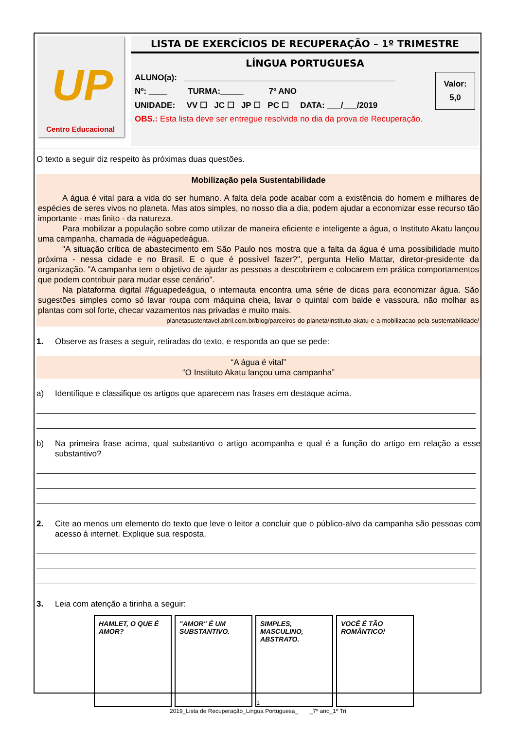UP
Centro Educacional
LISTA DE EXERCÍCIOS DE RECUPERAÇÃO – 1º TRIMESTRE
LÍNGUA PORTUGUESA
Valor:
5,0
ALUNO(a): ______________________________________________
Nº: ____ TURMA:_____ 7º ANO
UNIDADE: VV ☐ JC ☐ JP ☐ PC ☐ DATA: ___/___/2019
OBS.: Esta lista deve ser entregue resolvida no dia da prova de Recuperação.
O texto a seguir diz respeito às próximas duas questões.
Mobilização pela Sustentabilidade
A água é vital para a vida do ser humano. A falta dela pode acabar com a existência do homem e milhares de espécies de seres vivos no planeta. Mas atos simples, no nosso dia a dia, podem ajudar a economizar esse recurso tão importante - mas finito - da natureza.
Para mobilizar a população sobre como utilizar de maneira eficiente e inteligente a água, o Instituto Akatu lançou uma campanha, chamada de #águapedeágua.
"A situação crítica de abastecimento em São Paulo nos mostra que a falta da água é uma possibilidade muito próxima - nessa cidade e no Brasil. E o que é possível fazer?", pergunta Helio Mattar, diretor-presidente da organização. "A campanha tem o objetivo de ajudar as pessoas a descobrirem e colocarem em prática comportamentos que podem contribuir para mudar esse cenário".
Na plataforma digital #águapedeágua, o internauta encontra uma série de dicas para economizar água. São sugestões simples como só lavar roupa com máquina cheia, lavar o quintal com balde e vassoura, não molhar as plantas com sol forte, checar vazamentos nas privadas e muito mais.
planetasustentavel.abril.com.br/blog/parceiros-do-planeta/instituto-akatu-e-a-mobilizacao-pela-sustentabilidade/
1. Observe as frases a seguir, retiradas do texto, e responda ao que se pede:
“A água é vital”
“O Instituto Akatu lançou uma campanha”
a) Identifique e classifique os artigos que aparecem nas frases em destaque acima.
b)
Na primeira frase acima, qual substantivo o artigo acompanha e qual é a função do artigo em relação a esse substantivo?
2.
Cite ao menos um elemento do texto que leve o leitor a concluir que o público-alvo da campanha são pessoas com acesso à internet. Explique sua resposta.
3. Leia com atenção a tirinha a seguir:
HAMLET, O QUE É AMOR?
"AMOR" É UM SUBSTANTIVO.
SIMPLES, MASCULINO, ABSTRATO.
VOCÊ É TÃO ROMÂNTICO!
1
2019_Lista de Recuperação_Lingua Portuguesa_ _7º ano_1º Tri